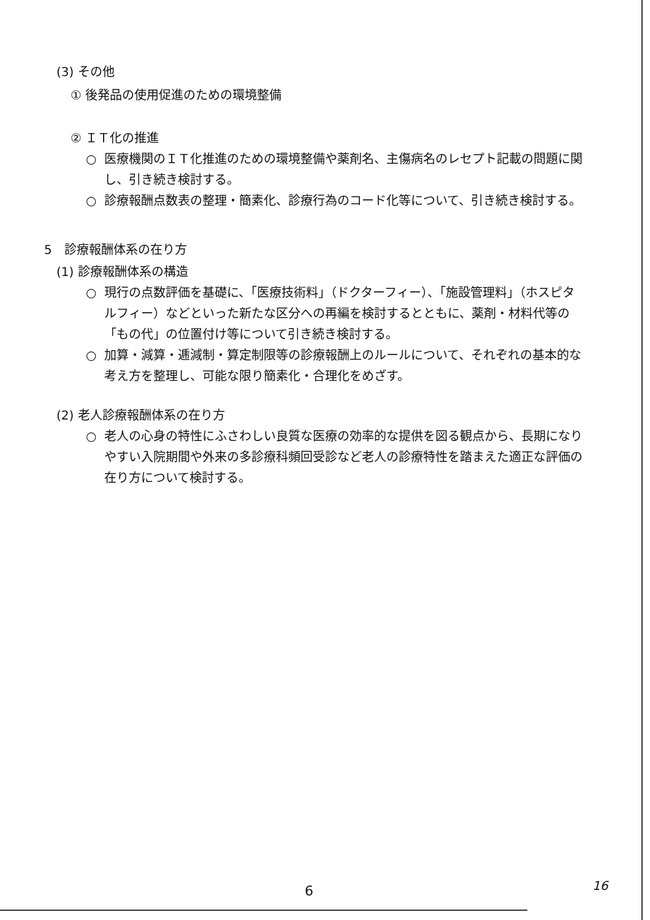(3) その他
① 後発品の使用促進のための環境整備
② ＩＴ化の推進
○ 医療機関のＩＴ化推進のための環境整備や薬剤名、主傷病名のレセプト記載の問題に関し、引き続き検討する。
○ 診療報酬点数表の整理・簡素化、診療行為のコード化等について、引き続き検討する。
5　診療報酬体系の在り方
(1) 診療報酬体系の構造
○ 現行の点数評価を基礎に、「医療技術料」（ドクターフィー）、「施設管理料」（ホスピタルフィー）などといった新たな区分への再編を検討するとともに、薬剤・材料代等の「もの代」の位置付け等について引き続き検討する。
○ 加算・減算・逓減制・算定制限等の診療報酬上のルールについて、それぞれの基本的な考え方を整理し、可能な限り簡素化・合理化をめざす。
(2) 老人診療報酬体系の在り方
○ 老人の心身の特性にふさわしい良質な医療の効率的な提供を図る観点から、長期になりやすい入院期間や外来の多診療科頻回受診など老人の診療特性を踏まえた適正な評価の在り方について検討する。
6 16